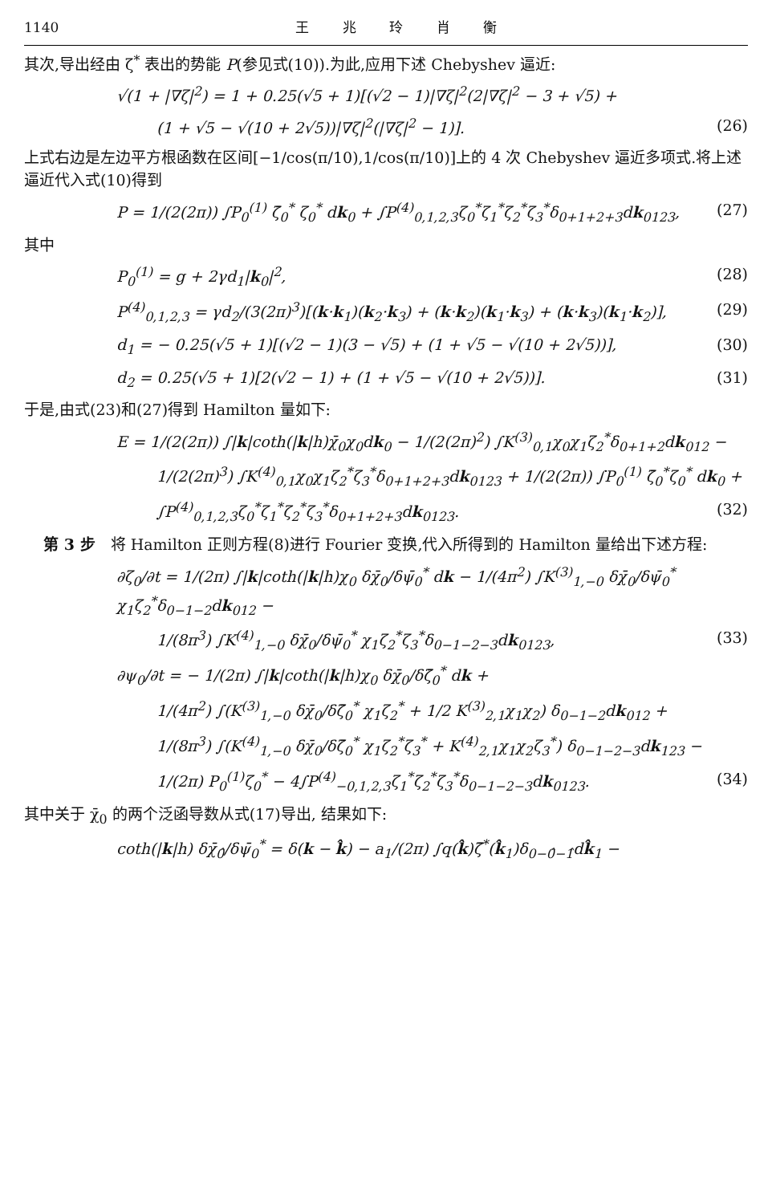1140 王 兆 玲 肖 衡
其次,导出经由 ζ<sup>*</sup> 表出的势能 P(参见式(10)).为此,应用下述 Chebyshev 逼近:
√(1 + |∇ζ|<sup>2</sup>) = 1 + 0.25(√5 + 1)[(√2 − 1)|∇ζ|<sup>2</sup>(2|∇ζ|<sup>2</sup> − 3 + √5) +
(1 + √5 − √(10 + 2√5))|∇ζ|<sup>2</sup>(|∇ζ|<sup>2</sup> − 1)]. (26)
上式右边是左边平方根函数在区间[−1/cos(π/10),1/cos(π/10)]上的 4 次 Chebyshev 逼近多项式.将上述逼近代入式(10)得到
P = 1/(2(2π)) ∫P<sub>0</sub><sup>(1)</sup> ζ̄<sub>0</sub><sup>*</sup> ζ<sub>0</sub><sup>*</sup> dk<sub>0</sub> + ∫P<sup>(4)</sup><sub>0,1,2,3</sub>ζ<sub>0</sub><sup>*</sup>ζ<sub>1</sub><sup>*</sup>ζ<sub>2</sub><sup>*</sup>ζ<sub>3</sub><sup>*</sup>δ<sub>0+1+2+3</sub>dk<sub>0123</sub>, (27)
其中
P<sub>0</sub><sup>(1)</sup> = g + 2γd<sub>1</sub>|k<sub>0</sub>|<sup>2</sup>, (28)
P<sup>(4)</sup><sub>0,1,2,3</sub> = γd<sub>2</sub>/(3(2π)<sup>3</sup>)[(k·k<sub>1</sub>)(k<sub>2</sub>·k<sub>3</sub>) + (k·k<sub>2</sub>)(k<sub>1</sub>·k<sub>3</sub>) + (k·k<sub>3</sub>)(k<sub>1</sub>·k<sub>2</sub>)], (29)
d<sub>1</sub> = − 0.25(√5 + 1)[(√2 − 1)(3 − √5) + (1 + √5 − √(10 + 2√5))], (30)
d<sub>2</sub> = 0.25(√5 + 1)[2(√2 − 1) + (1 + √5 − √(10 + 2√5))]. (31)
于是,由式(23)和(27)得到 Hamilton 量如下:
E = 1/(2(2π)) ∫|k|coth(|k|h)χ̄<sub>0</sub>χ<sub>0</sub>dk<sub>0</sub> − 1/(2(2π)<sup>2</sup>) ∫K<sup>(3)</sup><sub>0,1</sub>χ<sub>0</sub>χ<sub>1</sub>ζ<sub>2</sub><sup>*</sup>δ<sub>0+1+2</sub>dk<sub>012</sub> −
1/(2(2π)<sup>3</sup>) ∫K<sup>(4)</sup><sub>0,1</sub>χ<sub>0</sub>χ<sub>1</sub>ζ<sub>2</sub><sup>*</sup>ζ<sub>3</sub><sup>*</sup>δ<sub>0+1+2+3</sub>dk<sub>0123</sub> + 1/(2(2π)) ∫P<sub>0</sub><sup>(1)</sup> ζ̄<sub>0</sub><sup>*</sup>ζ<sub>0</sub><sup>*</sup> dk<sub>0</sub> +
∫P<sup>(4)</sup><sub>0,1,2,3</sub>ζ<sub>0</sub><sup>*</sup>ζ<sub>1</sub><sup>*</sup>ζ<sub>2</sub><sup>*</sup>ζ<sub>3</sub><sup>*</sup>δ<sub>0+1+2+3</sub>dk<sub>0123</sub>. (32)
第 3 步　将 Hamilton 正则方程(8)进行 Fourier 变换,代入所得到的 Hamilton 量给出下述方程:
∂ζ<sub>0</sub>/∂t = 1/(2π) ∫|k|coth(|k|h)χ<sub>0</sub> δχ̄<sub>0</sub>/δψ̄<sub>0</sub><sup>*</sup> dk − 1/(4π<sup>2</sup>) ∫K<sup>(3)</sup><sub>1,−0</sub> δχ̄<sub>0</sub>/δψ̄<sub>0</sub><sup>*</sup> χ<sub>1</sub>ζ<sub>2</sub><sup>*</sup>δ<sub>0−1−2</sub>dk<sub>012</sub> −
1/(8π<sup>3</sup>) ∫K<sup>(4)</sup><sub>1,−0</sub> δχ̄<sub>0</sub>/δψ̄<sub>0</sub><sup>*</sup> χ<sub>1</sub>ζ<sub>2</sub><sup>*</sup>ζ<sub>3</sub><sup>*</sup>δ<sub>0−1−2−3</sub>dk<sub>0123</sub>, (33)
∂ψ<sub>0</sub>/∂t = − 1/(2π) ∫|k|coth(|k|h)χ<sub>0</sub> δχ̄<sub>0</sub>/δζ̄<sub>0</sub><sup>*</sup> dk +
1/(4π<sup>2</sup>) ∫(K<sup>(3)</sup><sub>1,−0</sub> δχ̄<sub>0</sub>/δζ̄<sub>0</sub><sup>*</sup> χ<sub>1</sub>ζ<sub>2</sub><sup>*</sup> + 1/2 K<sup>(3)</sup><sub>2,1</sub>χ<sub>1</sub>χ<sub>2</sub>) δ<sub>0−1−2</sub>dk<sub>012</sub> +
1/(8π<sup>3</sup>) ∫(K<sup>(4)</sup><sub>1,−0</sub> δχ̄<sub>0</sub>/δζ̄<sub>0</sub><sup>*</sup> χ<sub>1</sub>ζ<sub>2</sub><sup>*</sup>ζ<sub>3</sub><sup>*</sup> + K<sup>(4)</sup><sub>2,1</sub>χ<sub>1</sub>χ<sub>2</sub>ζ<sub>3</sub><sup>*</sup>) δ<sub>0−1−2−3</sub>dk<sub>123</sub> −
1/(2π) P<sub>0</sub><sup>(1)</sup>ζ<sub>0</sub><sup>*</sup> − 4∫P<sup>(4)</sup><sub>−0,1,2,3</sub>ζ<sub>1</sub><sup>*</sup>ζ<sub>2</sub><sup>*</sup>ζ<sub>3</sub><sup>*</sup>δ<sub>0−1−2−3</sub>dk<sub>0123</sub>. (34)
其中关于 χ̄<sub>0</sub> 的两个泛函导数从式(17)导出, 结果如下:
coth(|k|h) δχ̄<sub>0̂</sub>/δψ̄<sub>0</sub><sup>*</sup> = δ(k − k̂) − a<sub>1</sub>/(2π) ∫q(k̂)ζ̄<sup>*</sup>(k̂<sub>1</sub>)δ<sub>0−0̂−1̂</sub>dk̂<sub>1</sub> −